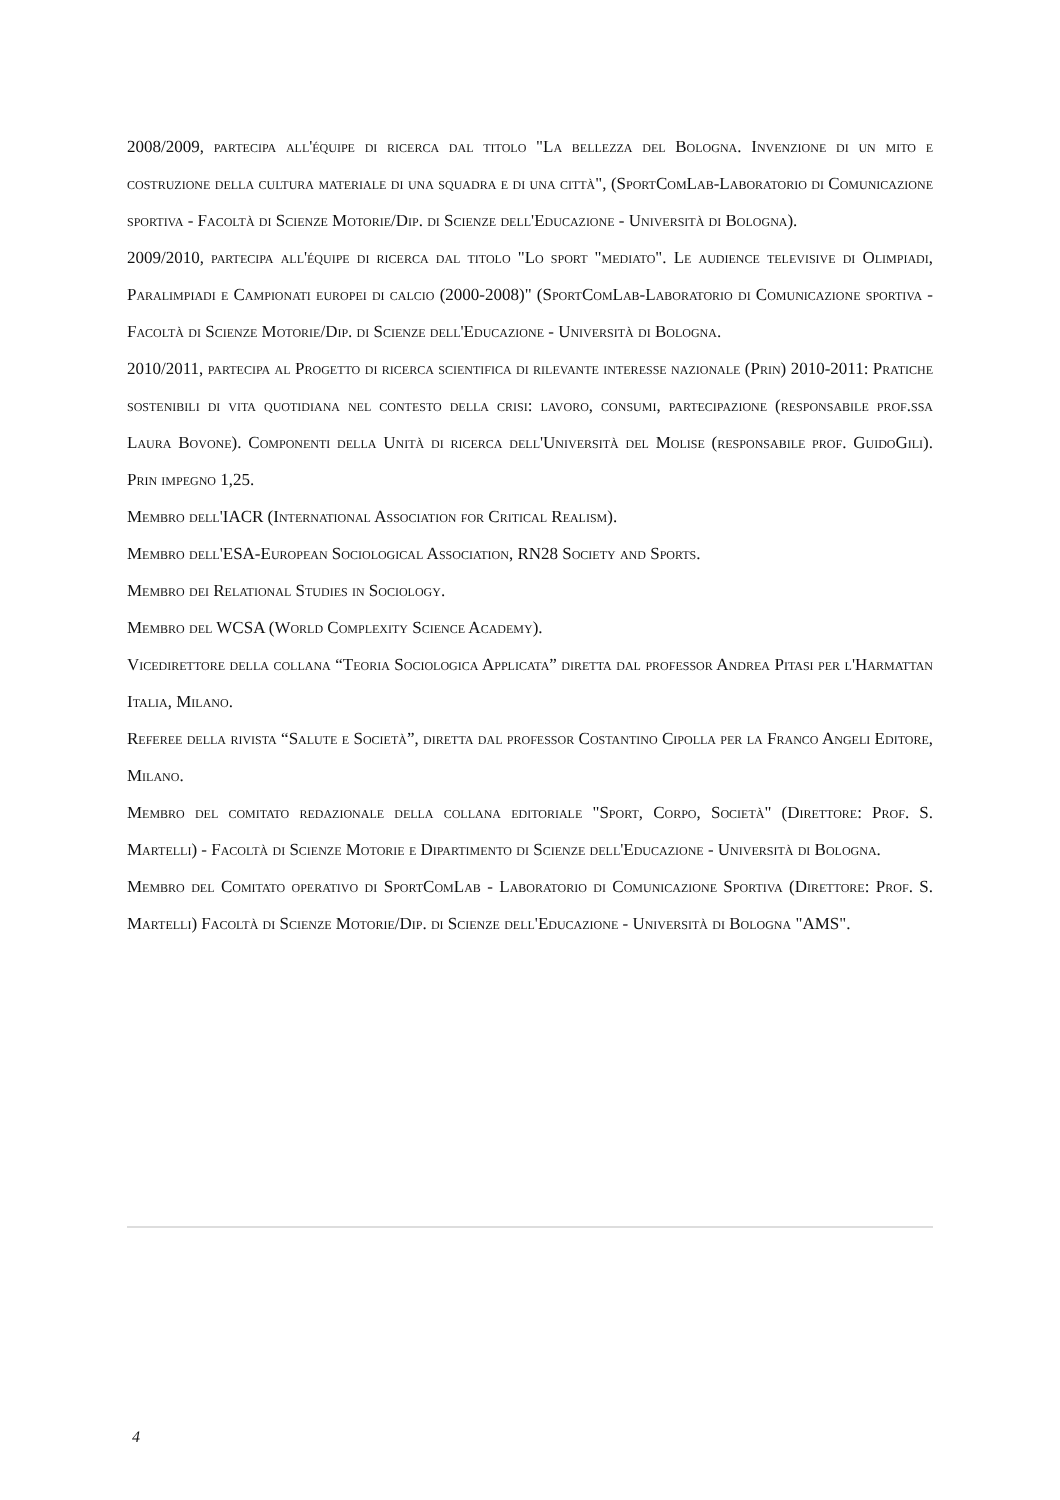2008/2009, partecipa all'équipe di ricerca dal titolo "La bellezza del Bologna. Invenzione di un mito e costruzione della cultura materiale di una squadra e di una città", (SportComLab-Laboratorio di Comunicazione sportiva - Facoltà di Scienze Motorie/Dip. di Scienze dell'Educazione - Università di Bologna).
2009/2010, partecipa all'équipe di ricerca dal titolo "Lo sport "mediato". Le audience televisive di Olimpiadi, Paralimpiadi e Campionati europei di calcio (2000-2008)" (SportComLab-Laboratorio di Comunicazione sportiva - Facoltà di Scienze Motorie/Dip. di Scienze dell'Educazione - Università di Bologna.
2010/2011, partecipa al Progetto di ricerca scientifica di rilevante interesse nazionale (Prin) 2010-2011: Pratiche sostenibili di vita quotidiana nel contesto della crisi: lavoro, consumi, partecipazione (responsabile prof.ssa Laura Bovone). Componenti della Unità di ricerca dell'Università del Molise (responsabile prof. GuidoGili). Prin impegno 1,25.
Membro dell'IACR (International Association for Critical Realism).
Membro dell'ESA-European Sociological Association, RN28 Society and Sports.
Membro dei Relational Studies in Sociology.
Membro del WCSA (World Complexity Science Academy).
Vicedirettore della collana “Teoria Sociologica Applicata” diretta dal professor Andrea Pitasi per l'Harmattan Italia, Milano.
Referee della rivista “Salute e Società”, diretta dal professor Costantino Cipolla per la Franco Angeli Editore, Milano.
Membro del comitato redazionale della collana editoriale "Sport, Corpo, Società" (Direttore: Prof. S. Martelli) - Facoltà di Scienze Motorie e Dipartimento di Scienze dell'Educazione - Università di Bologna.
Membro del Comitato operativo di SportComLab - Laboratorio di Comunicazione Sportiva (Direttore: Prof. S. Martelli) Facoltà di Scienze Motorie/Dip. di Scienze dell'Educazione - Università di Bologna "AMS".
4